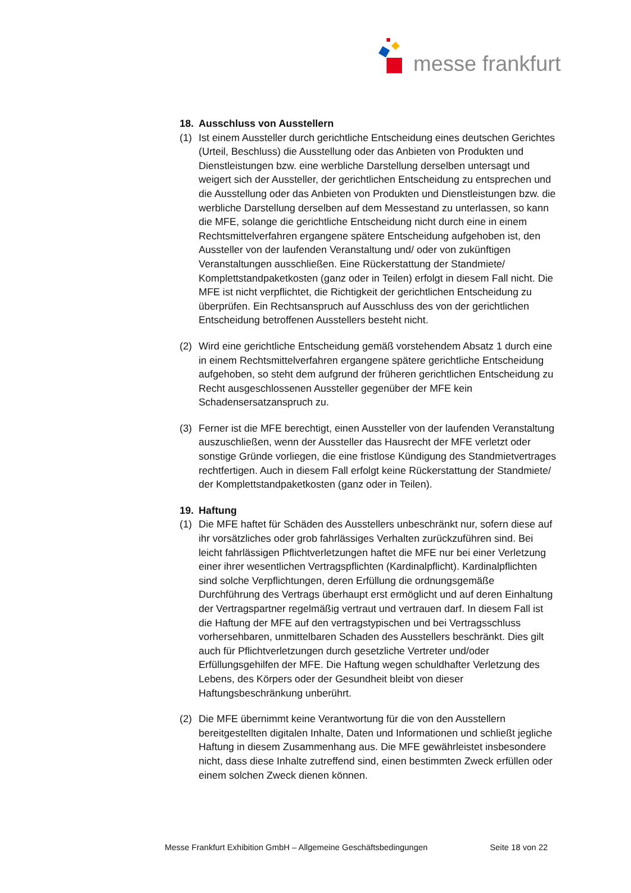messe frankfurt
18. Ausschluss von Ausstellern
(1) Ist einem Aussteller durch gerichtliche Entscheidung eines deutschen Gerichtes (Urteil, Beschluss) die Ausstellung oder das Anbieten von Produkten und Dienstleistungen bzw. eine werbliche Darstellung derselben untersagt und weigert sich der Aussteller, der gerichtlichen Entscheidung zu entsprechen und die Ausstellung oder das Anbieten von Produkten und Dienstleistungen bzw. die werbliche Darstellung derselben auf dem Messestand zu unterlassen, so kann die MFE, solange die gerichtliche Entscheidung nicht durch eine in einem Rechtsmittelverfahren ergangene spätere Entscheidung aufgehoben ist, den Aussteller von der laufenden Veranstaltung und/ oder von zukünftigen Veranstaltungen ausschließen. Eine Rückerstattung der Standmiete/ Komplettstandpaketkosten (ganz oder in Teilen) erfolgt in diesem Fall nicht. Die MFE ist nicht verpflichtet, die Richtigkeit der gerichtlichen Entscheidung zu überprüfen. Ein Rechtsanspruch auf Ausschluss des von der gerichtlichen Entscheidung betroffenen Ausstellers besteht nicht.
(2) Wird eine gerichtliche Entscheidung gemäß vorstehendem Absatz 1 durch eine in einem Rechtsmittelverfahren ergangene spätere gerichtliche Entscheidung aufgehoben, so steht dem aufgrund der früheren gerichtlichen Entscheidung zu Recht ausgeschlossenen Aussteller gegenüber der MFE kein Schadensersatzanspruch zu.
(3) Ferner ist die MFE berechtigt, einen Aussteller von der laufenden Veranstaltung auszuschließen, wenn der Aussteller das Hausrecht der MFE verletzt oder sonstige Gründe vorliegen, die eine fristlose Kündigung des Standmietvertrages rechtfertigen. Auch in diesem Fall erfolgt keine Rückerstattung der Standmiete/ der Komplettstandpaketkosten (ganz oder in Teilen).
19. Haftung
(1) Die MFE haftet für Schäden des Ausstellers unbeschränkt nur, sofern diese auf ihr vorsätzliches oder grob fahrlässiges Verhalten zurückzuführen sind. Bei leicht fahrlässigen Pflichtverletzungen haftet die MFE nur bei einer Verletzung einer ihrer wesentlichen Vertragspflichten (Kardinalpflicht). Kardinalpflichten sind solche Verpflichtungen, deren Erfüllung die ordnungsgemäße Durchführung des Vertrags überhaupt erst ermöglicht und auf deren Einhaltung der Vertragspartner regelmäßig vertraut und vertrauen darf. In diesem Fall ist die Haftung der MFE auf den vertragstypischen und bei Vertragsschluss vorhersehbaren, unmittelbaren Schaden des Ausstellers beschränkt. Dies gilt auch für Pflichtverletzungen durch gesetzliche Vertreter und/oder Erfüllungsgehilfen der MFE. Die Haftung wegen schuldhafter Verletzung des Lebens, des Körpers oder der Gesundheit bleibt von dieser Haftungsbeschränkung unberührt.
(2) Die MFE übernimmt keine Verantwortung für die von den Ausstellern bereitgestellten digitalen Inhalte, Daten und Informationen und schließt jegliche Haftung in diesem Zusammenhang aus. Die MFE gewährleistet insbesondere nicht, dass diese Inhalte zutreffend sind, einen bestimmten Zweck erfüllen oder einem solchen Zweck dienen können.
Messe Frankfurt Exhibition GmbH – Allgemeine Geschäftsbedingungen Seite 18 von 22